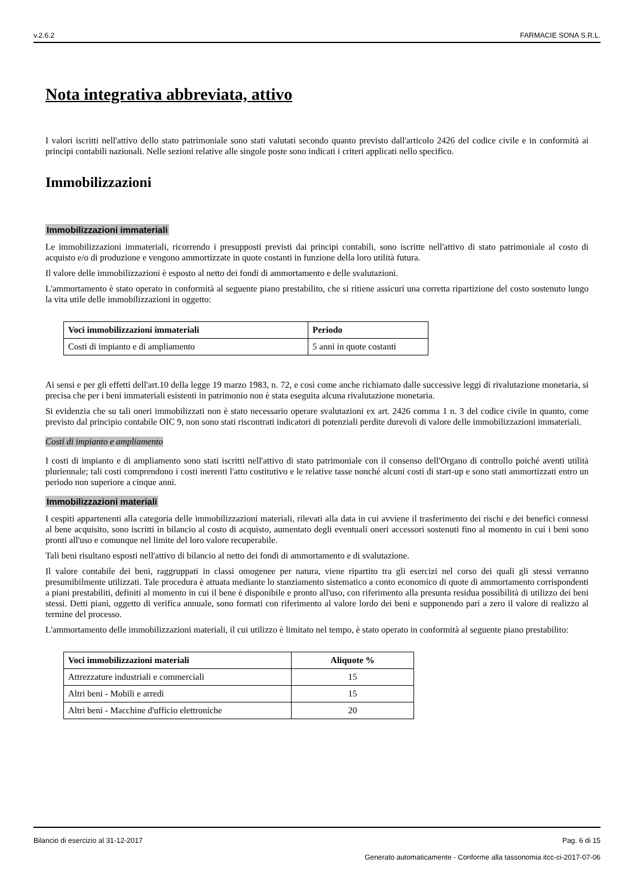v.2.6.2 FARMACIE SONA S.R.L.
Nota integrativa abbreviata, attivo
I valori iscritti nell'attivo dello stato patrimoniale sono stati valutati secondo quanto previsto dall'articolo 2426 del codice civile e in conformità ai principi contabili nazionali. Nelle sezioni relative alle singole poste sono indicati i criteri applicati nello specifico.
Immobilizzazioni
Immobilizzazioni immateriali
Le immobilizzazioni immateriali, ricorrendo i presupposti previsti dai principi contabili, sono iscritte nell'attivo di stato patrimoniale al costo di acquisto e/o di produzione e vengono ammortizzate in quote costanti in funzione della loro utilità futura.
Il valore delle immobilizzazioni è esposto al netto dei fondi di ammortamento e delle svalutazioni.
L'ammortamento è stato operato in conformità al seguente piano prestabilito, che si ritiene assicuri una corretta ripartizione del costo sostenuto lungo la vita utile delle immobilizzazioni in oggetto:
| Voci immobilizzazioni immateriali | Periodo |
| --- | --- |
| Costi di impianto e di ampliamento | 5 anni in quote costanti |
Ai sensi e per gli effetti dell'art.10 della legge 19 marzo 1983, n. 72, e così come anche richiamato dalle successive leggi di rivalutazione monetaria, si precisa che per i beni immateriali esistenti in patrimonio non è stata eseguita alcuna rivalutazione monetaria.
Si evidenzia che su tali oneri immobilizzati non è stato necessario operare svalutazioni ex art. 2426 comma 1 n. 3 del codice civile in quanto, come previsto dal principio contabile OIC 9, non sono stati riscontrati indicatori di potenziali perdite durevoli di valore delle immobilizzazioni immateriali.
Costi di impianto e ampliamento
I costi di impianto e di ampliamento sono stati iscritti nell'attivo di stato patrimoniale con il consenso dell'Organo di controllo poiché aventi utilità pluriennale; tali costi comprendono i costi inerenti l'atto costitutivo e le relative tasse nonché alcuni costi di start-up e sono stati ammortizzati entro un periodo non superiore a cinque anni.
Immobilizzazioni materiali
I cespiti appartenenti alla categoria delle immobilizzazioni materiali, rilevati alla data in cui avviene il trasferimento dei rischi e dei benefici connessi al bene acquisito, sono iscritti in bilancio al costo di acquisto, aumentato degli eventuali oneri accessori sostenuti fino al momento in cui i beni sono pronti all'uso e comunque nel limite del loro valore recuperabile.
Tali beni risultano esposti nell'attivo di bilancio al netto dei fondi di ammortamento e di svalutazione.
Il valore contabile dei beni, raggruppati in classi omogenee per natura, viene ripartito tra gli esercizi nel corso dei quali gli stessi verranno presumibilmente utilizzati. Tale procedura è attuata mediante lo stanziamento sistematico a conto economico di quote di ammortamento corrispondenti a piani prestabiliti, definiti al momento in cui il bene è disponibile e pronto all'uso, con riferimento alla presunta residua possibilità di utilizzo dei beni stessi. Detti piani, oggetto di verifica annuale, sono formati con riferimento al valore lordo dei beni e supponendo pari a zero il valore di realizzo al termine del processo.
L'ammortamento delle immobilizzazioni materiali, il cui utilizzo è limitato nel tempo, è stato operato in conformità al seguente piano prestabilito:
| Voci immobilizzazioni materiali | Aliquote % |
| --- | --- |
| Attrezzature industriali e commerciali | 15 |
| Altri beni - Mobili e arredi | 15 |
| Altri beni - Macchine d'ufficio elettroniche | 20 |
Bilancio di esercizio al 31-12-2017 Pag. 6 di 15
Generato automaticamente - Conforme alla tassonomia itcc-ci-2017-07-06